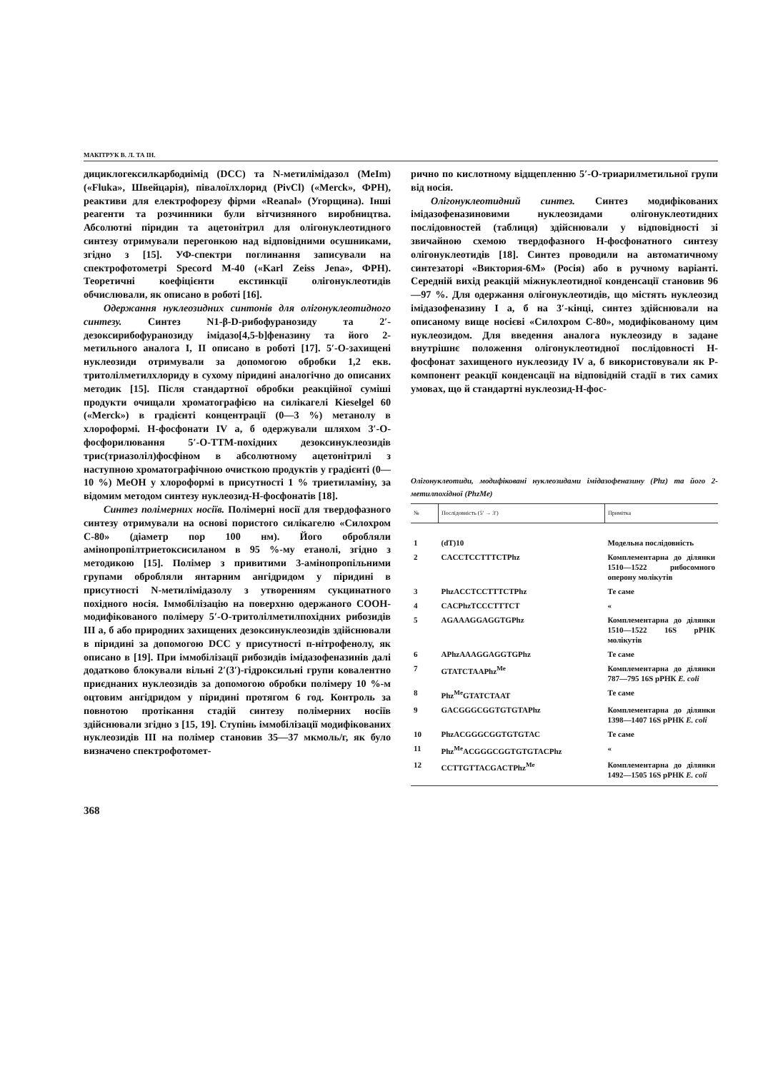МАКІТРУК В. Л. ТА ІН.
дициклогексилкарбодиімід (DCC) та N-метилімідазол (MeIm) («Fluka», Швейцарія), півалоїлхлорид (PivCl) («Merck», ФРН), реактиви для електрофорезу фірми «Reanal» (Угорщина). Інші реагенти та розчинники були вітчизняного виробництва. Абсолютні піридин та ацетонітрил для олігонуклеотидного синтезу отримували перегонкою над відповідними осушниками, згідно з [15]. УФ-спектри поглинання записували на спектрофотометрі Specord M-40 («Karl Zeiss Jena», ФРН). Теоретичні коефіцієнти екстинкції олігонуклеотидів обчислювали, як описано в роботі [16].
Одержання нуклеозидних синтонів для олігонуклеотидного синтезу. Синтез N1-β-D-рибофуранозиду та 2′-дезоксирибофуранозиду імідазо[4,5-b]феназину та його 2-метильного аналога I, II описано в роботі [17]. 5′-О-захищені нуклеозиди отримували за допомогою обробки 1,2 екв. тритолілметилхлориду в сухому піридині аналогічно до описаних методик [15]. Після стандартної обробки реакційної суміші продукти очищали хроматографією на силікагелі Kieselgel 60 («Merck») в градієнті концентрації (0—3 %) метанолу в хлороформі. H-фосфонати IV а, б одержували шляхом 3′-О-фосфорилювання 5′-О-ТТМ-похідних дезоксинуклеозидів трис(триазоліл)фосфіном в абсолютному ацетонітрилі з наступною хроматографічною очисткою продуктів у градієнті (0—10 %) MeOH у хлороформі в присутності 1 % триетиламіну, за відомим методом синтезу нуклеозид-H-фосфонатів [18].
Синтез полімерних носіїв. Полімерні носії для твердофазного синтезу отримували на основі пористого силікагелю «Силохром С-80» (діаметр пор 100 нм). Його обробляли амінопропілтриетоксисиланом в 95 %-му етанолі, згідно з методикою [15]. Полімер з привитими 3-амінопропільними групами обробляли янтарним ангідридом у піридині в присутності N-метилімідазолу з утворенням сукцинатного похідного носія. Іммобілізацію на поверхню одержаного СООН-модифікованого полімеру 5′-О-тритолілметилпохідних рибозидів III а, б або природних захищених дезоксинуклеозидів здійснювали в піридині за допомогою DCC у присутності п-нітрофенолу, як описано в [19]. При іммобілізації рибозидів імідазофеназинів далі додатково блокували вільні 2′(3′)-гідроксильні групи ковалентно приєднаних нуклеозидів за допомогою обробки полімеру 10 %-м оцтовим ангідридом у піридині протягом 6 год. Контроль за повнотою протікання стадій синтезу полімерних носіїв здійснювали згідно з [15, 19]. Ступінь іммобілізації модифікованих нуклеозидів III на полімер становив 35—37 мкмоль/г, як було визначено спектрофотомет-
рично по кислотному відщепленню 5′-О-триарилметильної групи від носія.
Олігонуклеотидний синтез. Синтез модифікованих імідазофеназиновими нуклеозидами олігонуклеотидних послідовностей (таблиця) здійснювали у відповідності зі звичайною схемою твердофазного H-фосфонатного синтезу олігонуклеотидів [18]. Синтез проводили на автоматичному синтезаторі «Виктория-6М» (Росія) або в ручному варіанті. Середній вихід реакцій міжнуклеотидної конденсації становив 96—97 %. Для одержання олігонуклеотидів, що містять нуклеозид імідазофеназину I а, б на 3′-кінці, синтез здійснювали на описаному вище носієві «Силохром С-80», модифікованому цим нуклеозидом. Для введення аналога нуклеозиду в задане внутрішнє положення олігонуклеотидної послідовності H-фосфонат захищеного нуклеозиду IV а, б використовували як P-компонент реакції конденсації на відповідній стадії в тих самих умовах, що й стандартні нуклеозид-H-фос-
Олігонуклеотиди, модифіковані нуклеозидами імідазофеназину (Phz) та його 2-метилпохідної (PhzMe)
| № | Послідовність (5′ → 3′) | Примітка |
| --- | --- | --- |
| 1 | (dT)10 | Модельна послідовність |
| 2 | CACCTCCTTTCTPhz | Комплементарна до ділянки 1510—1522 рибосомного оперону молікутів |
| 3 | PhzACCTCCTTTCTPhz | Те саме |
| 4 | CACPhzTCCCTTTCT | « |
| 5 | AGAAAGGAGGTGPhz | Комплементарна до ділянки 1510—1522 16S рРНК молікутів |
| 6 | APhzAAAGGAGGTGPhz | Те саме |
| 7 | GTATCTAAPhz<sup>Me</sup> | Комплементарна до ділянки 787—795 16S рРНК E. coli |
| 8 | Phz<sup>Me</sup>GTATCTAAT | Те саме |
| 9 | GACGGGCGGTGTGTAPhz | Комплементарна до ділянки 1398—1407 16S рРНК E. coli |
| 10 | PhzACGGGCGGTGTGTAC | Те саме |
| 11 | Phz<sup>Me</sup>ACGGGCGGTGTGTACPhz | « |
| 12 | CCTTGTTACGACTPhz<sup>Me</sup> | Комплементарна до ділянки 1492—1505 16S рРНК E. coli |
368